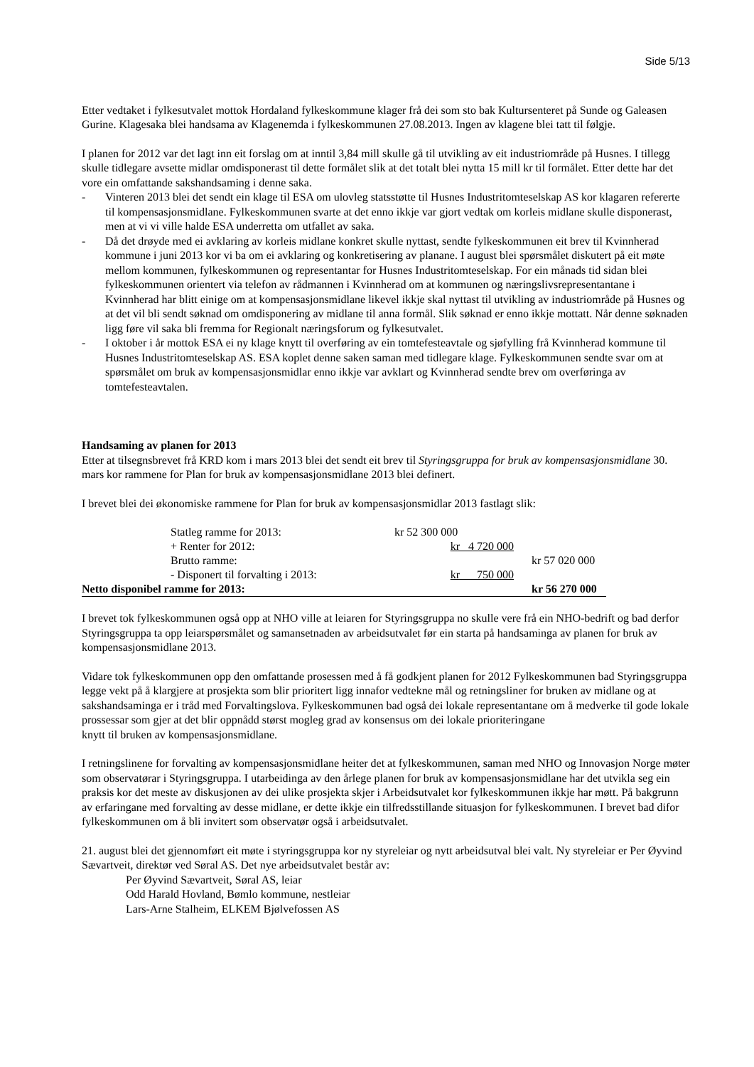Side 5/13
Etter vedtaket i fylkesutvalet mottok Hordaland fylkeskommune klager frå dei som sto bak Kultursenteret på Sunde og Galeasen Gurine. Klagesaka blei handsama av Klagenemda i fylkeskommunen 27.08.2013. Ingen av klagene blei tatt til følgje.
I planen for 2012 var det lagt inn eit forslag om at inntil 3,84 mill skulle gå til utvikling av eit industriområde på Husnes. I tillegg skulle tidlegare avsette midlar omdisponerast til dette formålet slik at det totalt blei nytta 15 mill kr til formålet. Etter dette har det vore ein omfattande sakshandsaming i denne saka.
- Vinteren 2013 blei det sendt ein klage til ESA om ulovleg statsstøtte til Husnes Industritomteselskap AS kor klagaren refererte til kompensasjonsmidlane. Fylkeskommunen svarte at det enno ikkje var gjort vedtak om korleis midlane skulle disponerast, men at vi vi ville halde ESA underretta om utfallet av saka.
- Då det drøyde med ei avklaring av korleis midlane konkret skulle nyttast, sendte fylkeskommunen eit brev til Kvinnherad kommune i juni 2013 kor vi ba om ei avklaring og konkretisering av planane. I august blei spørsmålet diskutert på eit møte mellom kommunen, fylkeskommunen og representantar for Husnes Industritomteselskap. For ein månads tid sidan blei fylkeskommunen orientert via telefon av rådmannen i Kvinnherad om at kommunen og næringslivsrepresentantane i Kvinnherad har blitt einige om at kompensasjonsmidlane likevel ikkje skal nyttast til utvikling av industriområde på Husnes og at det vil bli sendt søknad om omdisponering av midlane til anna formål. Slik søknad er enno ikkje mottatt. Når denne søknaden ligg føre vil saka bli fremma for Regionalt næringsforum og fylkesutvalet.
- I oktober i år mottok ESA ei ny klage knytt til overføring av ein tomtefesteavtale og sjøfylling frå Kvinnherad kommune til Husnes Industritomteselskap AS. ESA koplet denne saken saman med tidlegare klage. Fylkeskommunen sendte svar om at spørsmålet om bruk av kompensasjonsmidlar enno ikkje var avklart og Kvinnherad sendte brev om overføringa av tomtefesteavtalen.
Handsaming av planen for 2013
Etter at tilsegnsbrevet frå KRD kom i mars 2013 blei det sendt eit brev til Styringsgruppa for bruk av kompensasjonsmidlane 30. mars kor rammene for Plan for bruk av kompensasjonsmidlane 2013 blei definert.
I brevet blei dei økonomiske rammene for Plan for bruk av kompensasjonsmidlar 2013 fastlagt slik:
| | Statleg ramme for 2013: | kr 52 300 000 | |
| | + Renter for 2012: | kr 4 720 000 | |
| | Brutto ramme: | | kr 57 020 000 |
| | - Disponert til forvalting i 2013: | kr 750 000 | |
| Netto disponibel ramme for 2013: | | | kr 56 270 000 |
I brevet tok fylkeskommunen også opp at NHO ville at leiaren for Styringsgruppa no skulle vere frå ein NHO-bedrift og bad derfor Styringsgruppa ta opp leiarspørsmålet og samansetnaden av arbeidsutvalet før ein starta på handsaminga av planen for bruk av kompensasjonsmidlane 2013.
Vidare tok fylkeskommunen opp den omfattande prosessen med å få godkjent planen for 2012 Fylkeskommunen bad Styringsgruppa legge vekt på å klargjere at prosjekta som blir prioritert ligg innafor vedtekne mål og retningsliner for bruken av midlane og at sakshandsaminga er i tråd med Forvaltingslova. Fylkeskommunen bad også dei lokale representantane om å medverke til gode lokale
prossessar som gjer at det blir oppnådd størst mogleg grad av konsensus om dei lokale prioriteringane
knytt til bruken av kompensasjonsmidlane.
I retningslinene for forvalting av kompensasjonsmidlane heiter det at fylkeskommunen, saman med NHO og Innovasjon Norge møter som observatørar i Styringsgruppa. I utarbeidinga av den årlege planen for bruk av kompensasjonsmidlane har det utvikla seg ein praksis kor det meste av diskusjonen av dei ulike prosjekta skjer i Arbeidsutvalet kor fylkeskommunen ikkje har møtt. På bakgrunn av erfaringane med forvalting av desse midlane, er dette ikkje ein tilfredsstillande situasjon for fylkeskommunen. I brevet bad difor fylkeskommunen om å bli invitert som observatør også i arbeidsutvalet.
21. august blei det gjennomført eit møte i styringsgruppa kor ny styreleiar og nytt arbeidsutval blei valt. Ny styreleiar er Per Øyvind Sævartveit, direktør ved Søral AS. Det nye arbeidsutvalet består av:
Per Øyvind Sævartveit, Søral AS, leiar
Odd Harald Hovland, Bømlo kommune, nestleiar
Lars-Arne Stalheim, ELKEM Bjølvefossen AS